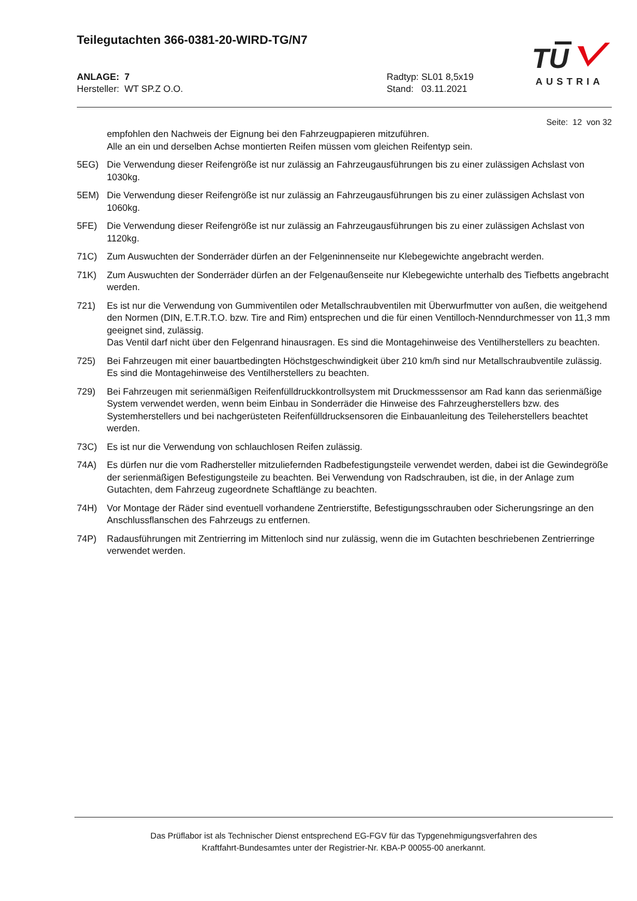Teilegutachten 366-0381-20-WIRD-TG/N7
ANLAGE: 7
Hersteller: WT SP.Z O.O.
Radtyp: SL01 8,5x19
Stand: 03.11.2021
TU
AUSTRIA
Seite: 12 von 32
empfohlen den Nachweis der Eignung bei den Fahrzeugpapieren mitzuführen.
Alle an ein und derselben Achse montierten Reifen müssen vom gleichen Reifentyp sein.
5EG) Die Verwendung dieser Reifengröße ist nur zulässig an Fahrzeugausführungen bis zu einer zulässigen Achslast von 1030kg.
5EM) Die Verwendung dieser Reifengröße ist nur zulässig an Fahrzeugausführungen bis zu einer zulässigen Achslast von 1060kg.
5FE) Die Verwendung dieser Reifengröße ist nur zulässig an Fahrzeugausführungen bis zu einer zulässigen Achslast von 1120kg.
71C) Zum Auswuchten der Sonderräder dürfen an der Felgeninnenseite nur Klebegewichte angebracht werden.
71K) Zum Auswuchten der Sonderräder dürfen an der Felgenaußenseite nur Klebegewichte unterhalb des Tiefbetts angebracht werden.
721) Es ist nur die Verwendung von Gummiventilen oder Metallschraubventilen mit Überwurfmutter von außen, die weitgehend den Normen (DIN, E.T.R.T.O. bzw. Tire and Rim) entsprechen und die für einen Ventilloch-Nenndurchmesser von 11,3 mm geeignet sind, zulässig.
Das Ventil darf nicht über den Felgenrand hinausragen. Es sind die Montagehinweise des Ventilherstellers zu beachten.
725) Bei Fahrzeugen mit einer bauartbedingten Höchstgeschwindigkeit über 210 km/h sind nur Metallschraubventile zulässig. Es sind die Montagehinweise des Ventilherstellers zu beachten.
729) Bei Fahrzeugen mit serienmäßigen Reifenfülldruckkontrollsystem mit Druckmesssensor am Rad kann das serienmäßige System verwendet werden, wenn beim Einbau in Sonderräder die Hinweise des Fahrzeugherstellers bzw. des Systemherstellers und bei nachgerüsteten Reifenfülldrucksensoren die Einbauanleitung des Teileherstellers beachtet werden.
73C) Es ist nur die Verwendung von schlauchlosen Reifen zulässig.
74A) Es dürfen nur die vom Radhersteller mitzuliefernden Radbefestigungsteile verwendet werden, dabei ist die Gewindegröße der serienmäßigen Befestigungsteile zu beachten. Bei Verwendung von Radschrauben, ist die, in der Anlage zum Gutachten, dem Fahrzeug zugeordnete Schaftlänge zu beachten.
74H) Vor Montage der Räder sind eventuell vorhandene Zentrierstifte, Befestigungsschrauben oder Sicherungsringe an den Anschlussflanschen des Fahrzeugs zu entfernen.
74P) Radausführungen mit Zentrierring im Mittenloch sind nur zulässig, wenn die im Gutachten beschriebenen Zentrierringe verwendet werden.
Das Prüflabor ist als Technischer Dienst entsprechend EG-FGV für das Typgenehmigungsverfahren des
Kraftfahrt-Bundesamtes unter der Registrier-Nr. KBA-P 00055-00 anerkannt.